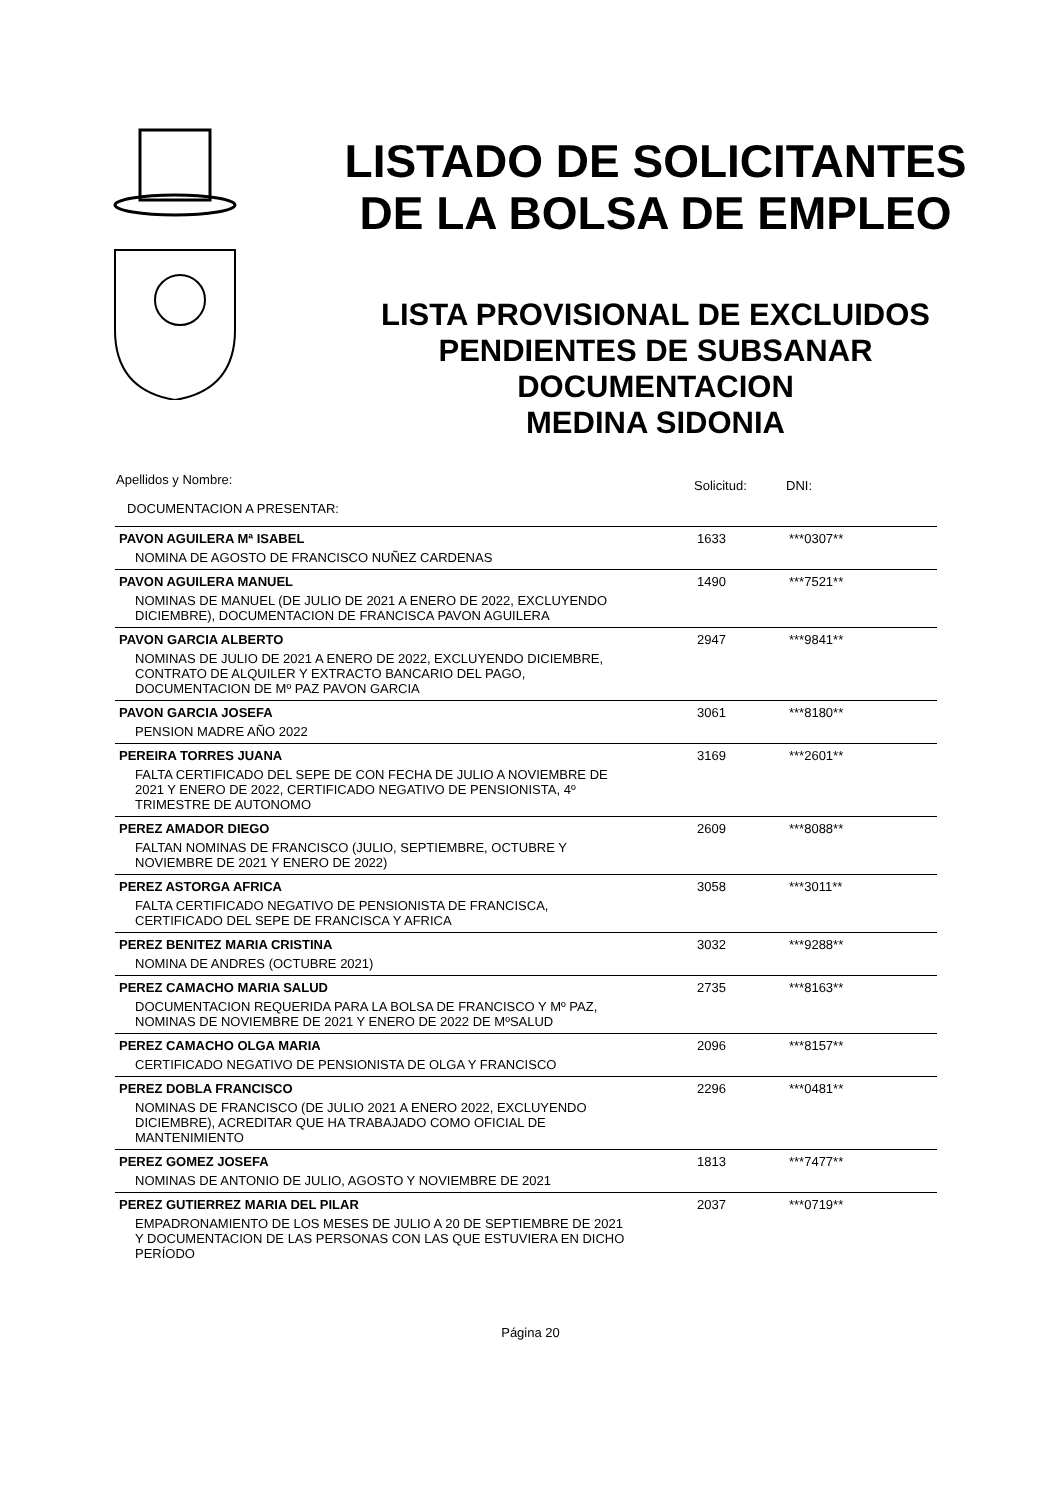LISTADO DE SOLICITANTES
DE LA BOLSA DE EMPLEO
LISTA PROVISIONAL DE EXCLUIDOS
PENDIENTES DE SUBSANAR
DOCUMENTACION
MEDINA SIDONIA
| Apellidos y Nombre: | Solicitud: | DNI: |
| --- | --- | --- |
| DOCUMENTACION A PRESENTAR: | | |
| PAVON AGUILERA Mª ISABEL | 1633 | ***0307** |
| NOMINA DE AGOSTO DE FRANCISCO NUÑEZ CARDENAS | | |
| PAVON AGUILERA MANUEL | 1490 | ***7521** |
| NOMINAS DE MANUEL (DE JULIO DE 2021 A ENERO DE 2022, EXCLUYENDO DICIEMBRE), DOCUMENTACION DE FRANCISCA PAVON AGUILERA | | |
| PAVON GARCIA ALBERTO | 2947 | ***9841** |
| NOMINAS DE JULIO DE 2021 A ENERO DE 2022, EXCLUYENDO DICIEMBRE, CONTRATO DE ALQUILER Y EXTRACTO BANCARIO DEL PAGO, DOCUMENTACION DE Mº PAZ PAVON GARCIA | | |
| PAVON GARCIA JOSEFA | 3061 | ***8180** |
| PENSION MADRE AÑO 2022 | | |
| PEREIRA TORRES JUANA | 3169 | ***2601** |
| FALTA CERTIFICADO DEL SEPE DE CON FECHA DE JULIO A NOVIEMBRE DE 2021 Y ENERO DE 2022, CERTIFICADO NEGATIVO DE PENSIONISTA, 4º TRIMESTRE DE AUTONOMO | | |
| PEREZ AMADOR DIEGO | 2609 | ***8088** |
| FALTAN NOMINAS DE FRANCISCO (JULIO, SEPTIEMBRE, OCTUBRE Y NOVIEMBRE DE 2021 Y ENERO DE 2022) | | |
| PEREZ ASTORGA AFRICA | 3058 | ***3011** |
| FALTA CERTIFICADO NEGATIVO DE PENSIONISTA DE FRANCISCA, CERTIFICADO DEL SEPE DE FRANCISCA Y AFRICA | | |
| PEREZ BENITEZ MARIA CRISTINA | 3032 | ***9288** |
| NOMINA DE ANDRES (OCTUBRE 2021) | | |
| PEREZ CAMACHO MARIA SALUD | 2735 | ***8163** |
| DOCUMENTACION REQUERIDA PARA LA BOLSA DE FRANCISCO Y Mº PAZ, NOMINAS DE NOVIEMBRE DE 2021 Y ENERO DE 2022 DE MºSALUD | | |
| PEREZ CAMACHO OLGA MARIA | 2096 | ***8157** |
| CERTIFICADO NEGATIVO DE PENSIONISTA DE OLGA Y FRANCISCO | | |
| PEREZ DOBLA FRANCISCO | 2296 | ***0481** |
| NOMINAS DE FRANCISCO (DE JULIO 2021 A ENERO 2022, EXCLUYENDO DICIEMBRE), ACREDITAR QUE HA TRABAJADO COMO OFICIAL DE MANTENIMIENTO | | |
| PEREZ GOMEZ JOSEFA | 1813 | ***7477** |
| NOMINAS DE ANTONIO DE JULIO, AGOSTO Y NOVIEMBRE DE 2021 | | |
| PEREZ GUTIERREZ MARIA DEL PILAR | 2037 | ***0719** |
| EMPADRONAMIENTO DE LOS MESES DE JULIO A 20 DE SEPTIEMBRE DE 2021 Y DOCUMENTACION DE LAS PERSONAS CON LAS QUE ESTUVIERA EN DICHO PERÍODO | | |
Página 20